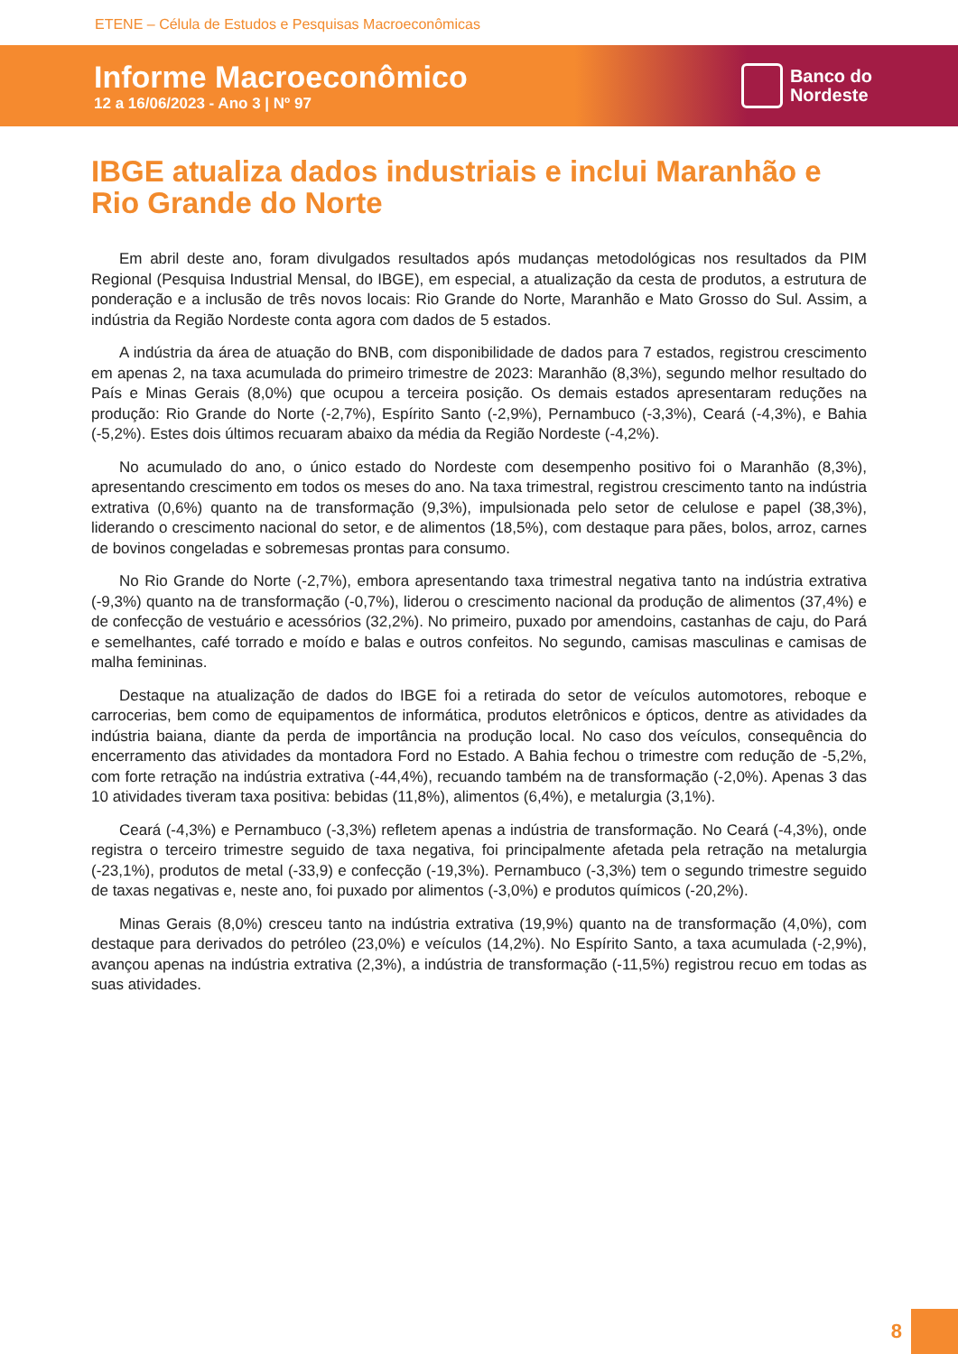ETENE – Célula de Estudos e Pesquisas Macroeconômicas
Informe Macroeconômico
12 a 16/06/2023 - Ano 3 | Nº 97
Banco do
Nordeste
IBGE atualiza dados industriais e inclui Maranhão e Rio Grande do Norte
Em abril deste ano, foram divulgados resultados após mudanças metodológicas nos resultados da PIM Regional (Pesquisa Industrial Mensal, do IBGE), em especial, a atualização da cesta de produtos, a estrutura de ponderação e a inclusão de três novos locais: Rio Grande do Norte, Maranhão e Mato Grosso do Sul. Assim, a indústria da Região Nordeste conta agora com dados de 5 estados.
A indústria da área de atuação do BNB, com disponibilidade de dados para 7 estados, registrou crescimento em apenas 2, na taxa acumulada do primeiro trimestre de 2023: Maranhão (8,3%), segundo melhor resultado do País e Minas Gerais (8,0%) que ocupou a terceira posição. Os demais estados apresentaram reduções na produção: Rio Grande do Norte (-2,7%), Espírito Santo (-2,9%), Pernambuco (-3,3%), Ceará (-4,3%), e Bahia (-5,2%). Estes dois últimos recuaram abaixo da média da Região Nordeste (-4,2%).
No acumulado do ano, o único estado do Nordeste com desempenho positivo foi o Maranhão (8,3%), apresentando crescimento em todos os meses do ano. Na taxa trimestral, registrou crescimento tanto na indústria extrativa (0,6%) quanto na de transformação (9,3%), impulsionada pelo setor de celulose e papel (38,3%), liderando o crescimento nacional do setor, e de alimentos (18,5%), com destaque para pães, bolos, arroz, carnes de bovinos congeladas e sobremesas prontas para consumo.
No Rio Grande do Norte (-2,7%), embora apresentando taxa trimestral negativa tanto na indústria extrativa (-9,3%) quanto na de transformação (-0,7%), liderou o crescimento nacional da produção de alimentos (37,4%) e de confecção de vestuário e acessórios (32,2%). No primeiro, puxado por amendoins, castanhas de caju, do Pará e semelhantes, café torrado e moído e balas e outros confeitos. No segundo, camisas masculinas e camisas de malha femininas.
Destaque na atualização de dados do IBGE foi a retirada do setor de veículos automotores, reboque e carrocerias, bem como de equipamentos de informática, produtos eletrônicos e ópticos, dentre as atividades da indústria baiana, diante da perda de importância na produção local. No caso dos veículos, consequência do encerramento das atividades da montadora Ford no Estado. A Bahia fechou o trimestre com redução de -5,2%, com forte retração na indústria extrativa (-44,4%), recuando também na de transformação (-2,0%). Apenas 3 das 10 atividades tiveram taxa positiva: bebidas (11,8%), alimentos (6,4%), e metalurgia (3,1%).
Ceará (-4,3%) e Pernambuco (-3,3%) refletem apenas a indústria de transformação. No Ceará (-4,3%), onde registra o terceiro trimestre seguido de taxa negativa, foi principalmente afetada pela retração na metalurgia (-23,1%), produtos de metal (-33,9) e confecção (-19,3%). Pernambuco (-3,3%) tem o segundo trimestre seguido de taxas negativas e, neste ano, foi puxado por alimentos (-3,0%) e produtos químicos (-20,2%).
Minas Gerais (8,0%) cresceu tanto na indústria extrativa (19,9%) quanto na de transformação (4,0%), com destaque para derivados do petróleo (23,0%) e veículos (14,2%). No Espírito Santo, a taxa acumulada (-2,9%), avançou apenas na indústria extrativa (2,3%), a indústria de transformação (-11,5%) registrou recuo em todas as suas atividades.
8